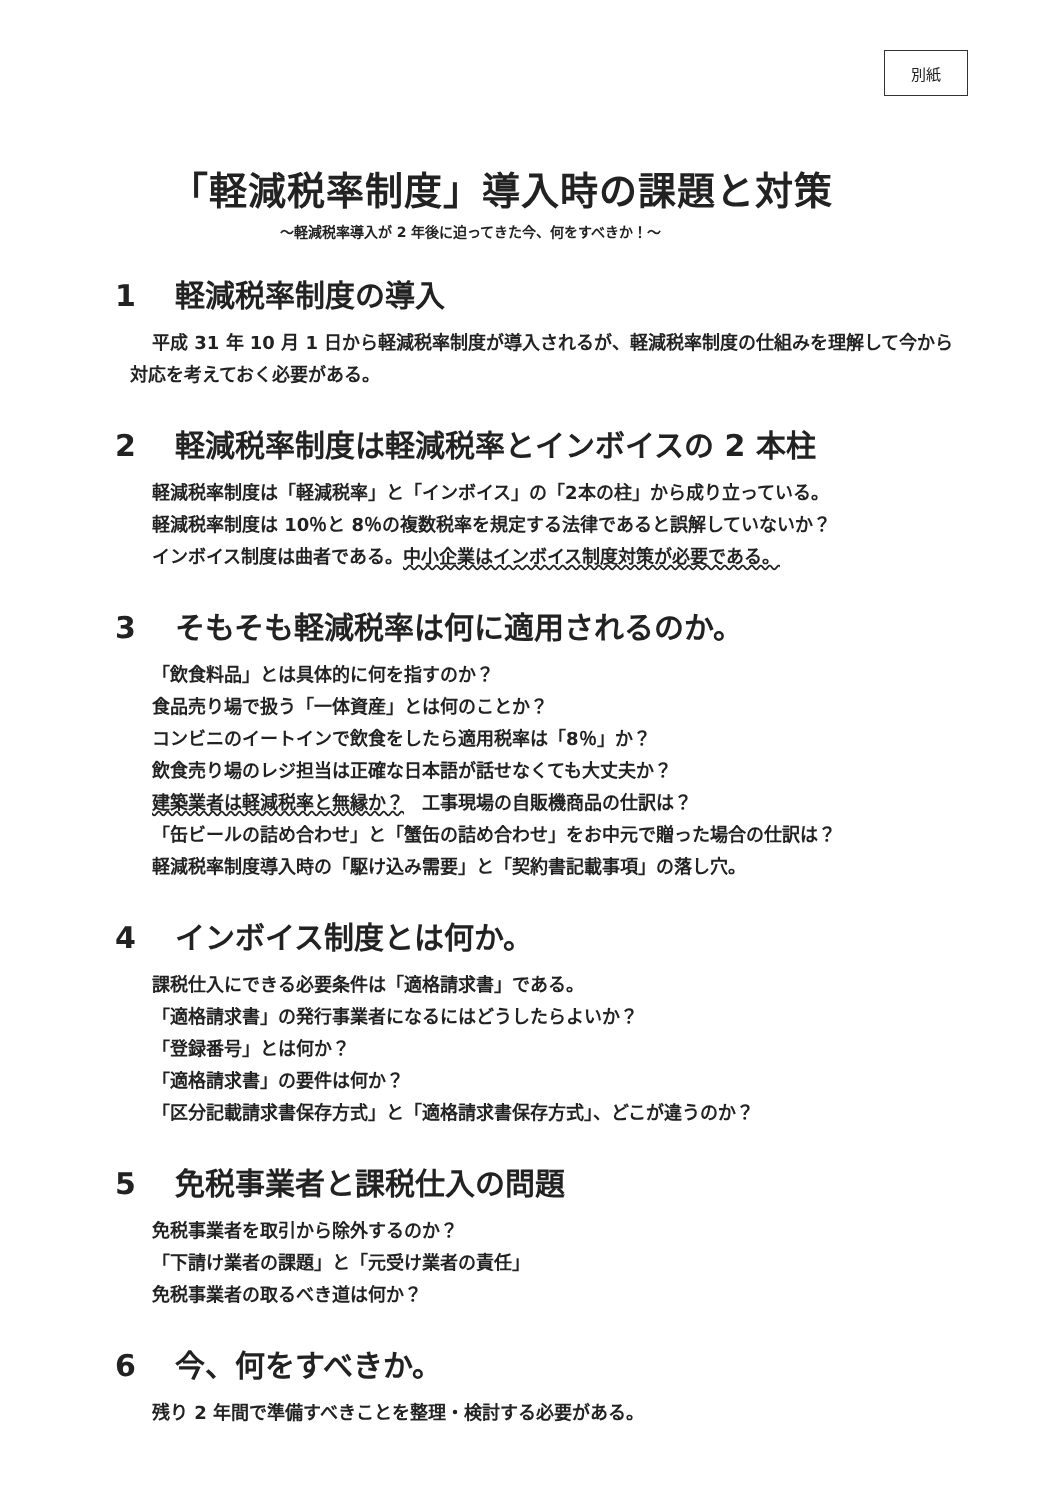別紙
「軽減税率制度」導入時の課題と対策
～軽減税率導入が 2 年後に迫ってきた今、何をすべきか！～
1 軽減税率制度の導入
平成 31 年 10 月 1 日から軽減税率制度が導入されるが、軽減税率制度の仕組みを理解して今から対応を考えておく必要がある。
2 軽減税率制度は軽減税率とインボイスの 2 本柱
軽減税率制度は「軽減税率」と「インボイス」の「2本の柱」から成り立っている。
軽減税率制度は 10％と 8％の複数税率を規定する法律であると誤解していないか？
インボイス制度は曲者である。中小企業はインボイス制度対策が必要である。
3 そもそも軽減税率は何に適用されるのか。
「飲食料品」とは具体的に何を指すのか？
食品売り場で扱う「一体資産」とは何のことか？
コンビニのイートインで飲食をしたら適用税率は「8％」か？
飲食売り場のレジ担当は正確な日本語が話せなくても大丈夫か？
建築業者は軽減税率と無縁か？　工事現場の自販機商品の仕訳は？
「缶ビールの詰め合わせ」と「蟹缶の詰め合わせ」をお中元で贈った場合の仕訳は？
軽減税率制度導入時の「駆け込み需要」と「契約書記載事項」の落し穴。
4 インボイス制度とは何か。
課税仕入にできる必要条件は「適格請求書」である。
「適格請求書」の発行事業者になるにはどうしたらよいか？
「登録番号」とは何か？
「適格請求書」の要件は何か？
「区分記載請求書保存方式」と「適格請求書保存方式」、どこが違うのか？
5 免税事業者と課税仕入の問題
免税事業者を取引から除外するのか？
「下請け業者の課題」と「元受け業者の責任」
免税事業者の取るべき道は何か？
6 今、何をすべきか。
残り 2 年間で準備すべきことを整理・検討する必要がある。